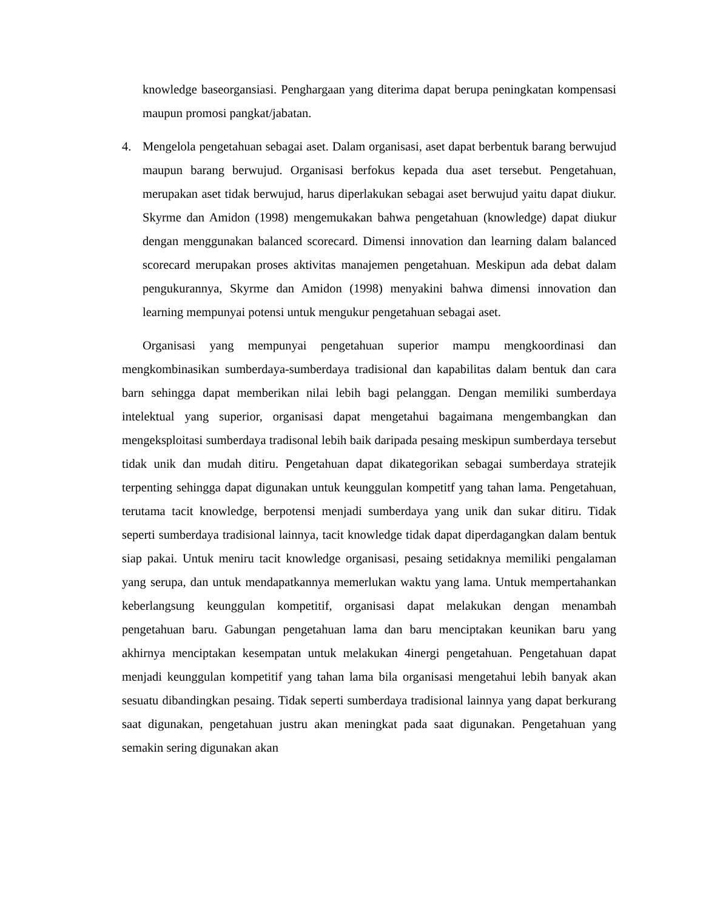knowledge baseorgansiasi. Penghargaan yang diterima dapat berupa peningkatan kompensasi maupun promosi pangkat/jabatan.
4. Mengelola pengetahuan sebagai aset. Dalam organisasi, aset dapat berbentuk barang berwujud maupun barang berwujud. Organisasi berfokus kepada dua aset tersebut. Pengetahuan, merupakan aset tidak berwujud, harus diperlakukan sebagai aset berwujud yaitu dapat diukur. Skyrme dan Amidon (1998) mengemukakan bahwa pengetahuan (knowledge) dapat diukur dengan menggunakan balanced scorecard. Dimensi innovation dan learning dalam balanced scorecard merupakan proses aktivitas manajemen pengetahuan. Meskipun ada debat dalam pengukurannya, Skyrme dan Amidon (1998) menyakini bahwa dimensi innovation dan learning mempunyai potensi untuk mengukur pengetahuan sebagai aset.
Organisasi yang mempunyai pengetahuan superior mampu mengkoordinasi dan mengkombinasikan sumberdaya-sumberdaya tradisional dan kapabilitas dalam bentuk dan cara barn sehingga dapat memberikan nilai lebih bagi pelanggan. Dengan memiliki sumberdaya intelektual yang superior, organisasi dapat mengetahui bagaimana mengembangkan dan mengeksploitasi sumberdaya tradisonal lebih baik daripada pesaing meskipun sumberdaya tersebut tidak unik dan mudah ditiru. Pengetahuan dapat dikategorikan sebagai sumberdaya stratejik terpenting sehingga dapat digunakan untuk keunggulan kompetitf yang tahan lama. Pengetahuan, terutama tacit knowledge, berpotensi menjadi sumberdaya yang unik dan sukar ditiru. Tidak seperti sumberdaya tradisional lainnya, tacit knowledge tidak dapat diperdagangkan dalam bentuk siap pakai. Untuk meniru tacit knowledge organisasi, pesaing setidaknya memiliki pengalaman yang serupa, dan untuk mendapatkannya memerlukan waktu yang lama. Untuk mempertahankan keberlangsung keunggulan kompetitif, organisasi dapat melakukan dengan menambah pengetahuan baru. Gabungan pengetahuan lama dan baru menciptakan keunikan baru yang akhirnya menciptakan kesempatan untuk melakukan 4inergi pengetahuan. Pengetahuan dapat menjadi keunggulan kompetitif yang tahan lama bila organisasi mengetahui lebih banyak akan sesuatu dibandingkan pesaing. Tidak seperti sumberdaya tradisional lainnya yang dapat berkurang saat digunakan, pengetahuan justru akan meningkat pada saat digunakan. Pengetahuan yang semakin sering digunakan akan